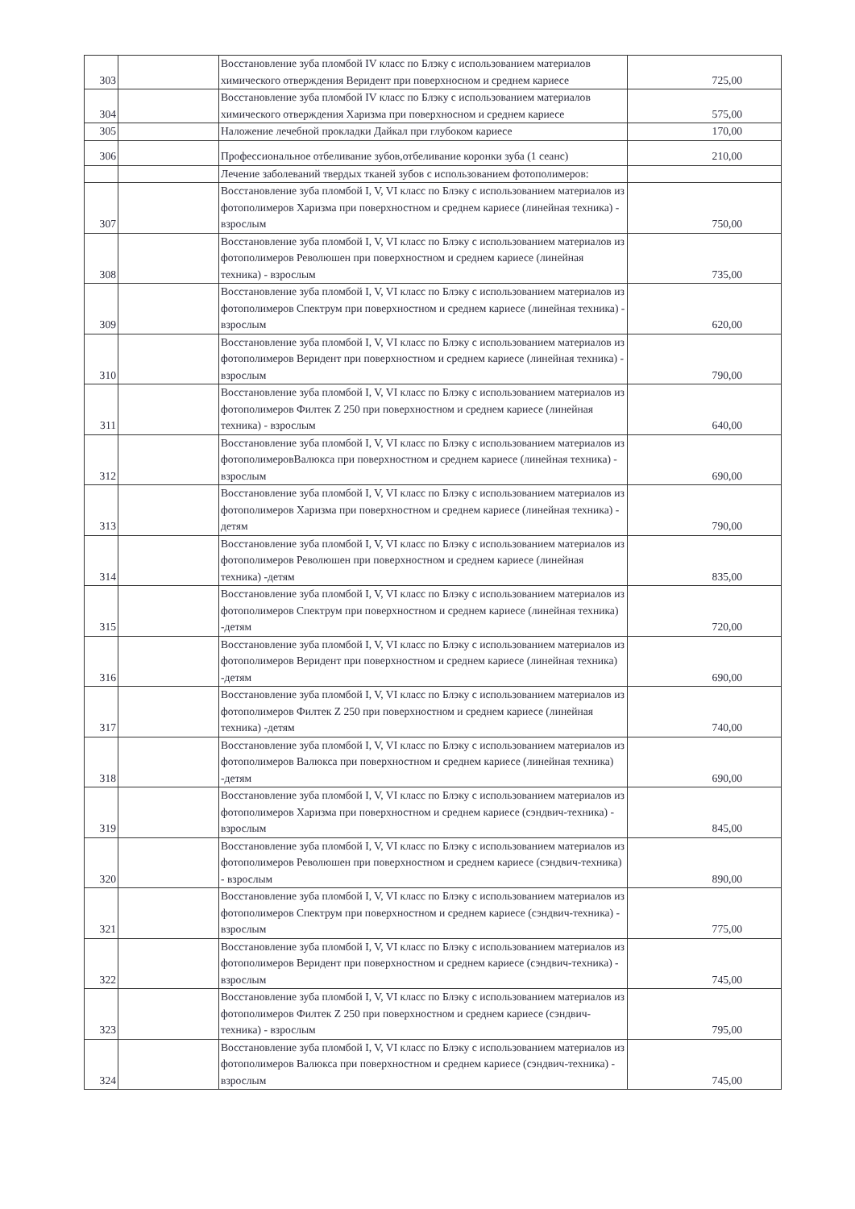| 303 | | Восстановление зуба пломбой IV класс по Блэку с использованием материалов химического отверждения Веридент при поверхносном и среднем кариесе | 725,00 |
| 304 | | Восстановление зуба пломбой IV класс по Блэку с использованием материалов химического отверждения Харизма при поверхносном и среднем кариесе | 575,00 |
| 305 | | Наложение лечебной прокладки Дайкал при глубоком кариесе | 170,00 |
| 306 | | Профессиональное отбеливание зубов,отбеливание коронки зуба (1 сеанс) | 210,00 |
| | | Лечение заболеваний твердых тканей зубов с использованием фотополимеров: | |
| 307 | | Восстановление зуба пломбой I, V, VI класс по Блэку с использованием материалов из фотополимеров Харизма при поверхностном и среднем кариесе (линейная техника) - взрослым | 750,00 |
| 308 | | Восстановление зуба пломбой I, V, VI класс по Блэку с использованием материалов из фотополимеров Революшен при поверхностном и среднем кариесе (линейная техника) - взрослым | 735,00 |
| 309 | | Восстановление зуба пломбой I, V, VI класс по Блэку с использованием материалов из фотополимеров Спектрум при поверхностном и среднем кариесе (линейная техника) - взрослым | 620,00 |
| 310 | | Восстановление зуба пломбой I, V, VI класс по Блэку с использованием материалов из фотополимеров Веридент при поверхностном и среднем кариесе (линейная техника) - взрослым | 790,00 |
| 311 | | Восстановление зуба пломбой I, V, VI класс по Блэку с использованием материалов из фотополимеров Филтек Z 250 при поверхностном и среднем кариесе (линейная техника) - взрослым | 640,00 |
| 312 | | Восстановление зуба пломбой I, V, VI класс по Блэку с использованием материалов из фотополимеровВалюкса при поверхностном и среднем кариесе (линейная техника) - взрослым | 690,00 |
| 313 | | Восстановление зуба пломбой I, V, VI класс по Блэку с использованием материалов из фотополимеров Харизма при поверхностном и среднем кариесе (линейная техника) - детям | 790,00 |
| 314 | | Восстановление зуба пломбой I, V, VI класс по Блэку с использованием материалов из фотополимеров Революшен при поверхностном и среднем кариесе (линейная техника) -детям | 835,00 |
| 315 | | Восстановление зуба пломбой I, V, VI класс по Блэку с использованием материалов из фотополимеров Спектрум при поверхностном и среднем кариесе (линейная техника) -детям | 720,00 |
| 316 | | Восстановление зуба пломбой I, V, VI класс по Блэку с использованием материалов из фотополимеров Веридент при поверхностном и среднем кариесе (линейная техника) -детям | 690,00 |
| 317 | | Восстановление зуба пломбой I, V, VI класс по Блэку с использованием материалов из фотополимеров Филтек Z 250 при поверхностном и среднем кариесе (линейная техника) -детям | 740,00 |
| 318 | | Восстановление зуба пломбой I, V, VI класс по Блэку с использованием материалов из фотополимеров Валюкса при поверхностном и среднем кариесе (линейная техника) -детям | 690,00 |
| 319 | | Восстановление зуба пломбой I, V, VI класс по Блэку с использованием материалов из фотополимеров Харизма при поверхностном и среднем кариесе (сэндвич-техника) - взрослым | 845,00 |
| 320 | | Восстановление зуба пломбой I, V, VI класс по Блэку с использованием материалов из фотополимеров Революшен при поверхностном и среднем кариесе (сэндвич-техника) - взрослым | 890,00 |
| 321 | | Восстановление зуба пломбой I, V, VI класс по Блэку с использованием материалов из фотополимеров Спектрум при поверхностном и среднем кариесе (сэндвич-техника) - взрослым | 775,00 |
| 322 | | Восстановление зуба пломбой I, V, VI класс по Блэку с использованием материалов из фотополимеров Веридент при поверхностном и среднем кариесе (сэндвич-техника) - взрослым | 745,00 |
| 323 | | Восстановление зуба пломбой I, V, VI класс по Блэку с использованием материалов из фотополимеров Филтек Z 250 при поверхностном и среднем кариесе (сэндвич-техника) - взрослым | 795,00 |
| 324 | | Восстановление зуба пломбой I, V, VI класс по Блэку с использованием материалов из фотополимеров Валюкса при поверхностном и среднем кариесе (сэндвич-техника) - взрослым | 745,00 |